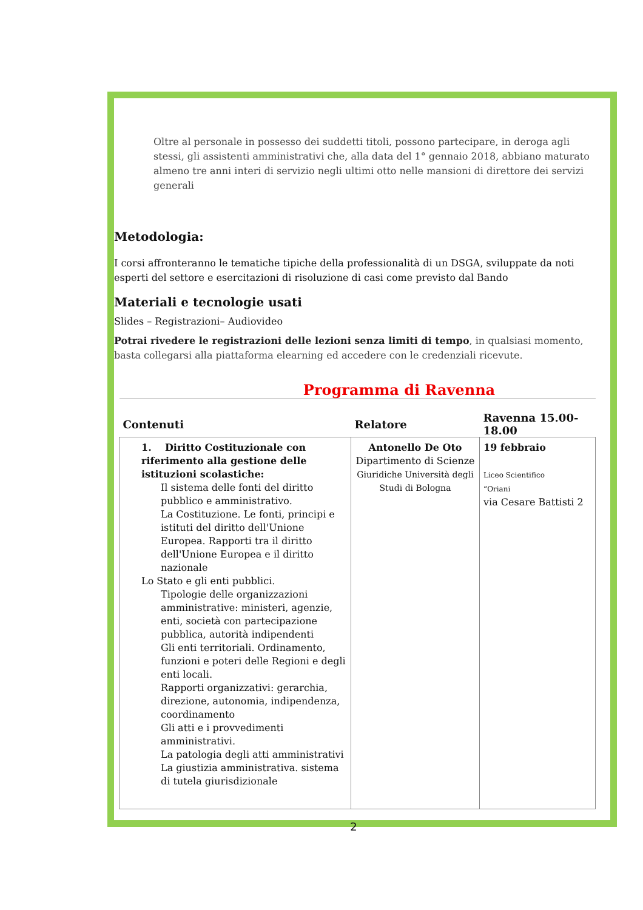Oltre al personale in possesso dei suddetti titoli, possono partecipare, in deroga agli stessi, gli assistenti amministrativi che, alla data del 1° gennaio 2018, abbiano maturato almeno tre anni interi di servizio negli ultimi otto nelle mansioni di direttore dei servizi generali
Metodologia:
I corsi affronteranno le tematiche tipiche della professionalità di un DSGA, sviluppate da noti esperti del settore e esercitazioni di risoluzione di casi come previsto dal Bando
Materiali e tecnologie usati
Slides – Registrazioni– Audiovideo
Potrai rivedere le registrazioni delle lezioni senza limiti di tempo, in qualsiasi momento, basta collegarsi alla piattaforma elearning ed accedere con le credenziali ricevute.
Programma di Ravenna
| Contenuti | Relatore | Ravenna 15.00-18.00 |
| --- | --- | --- |
| 1. Diritto Costituzionale con riferimento alla gestione delle istituzioni scolastiche: Il sistema delle fonti del diritto pubblico e amministrativo. La Costituzione. Le fonti, principi e istituti del diritto dell'Unione Europea. Rapporti tra il diritto dell'Unione Europea e il diritto nazionale Lo Stato e gli enti pubblici. Tipologie delle organizzazioni amministrative: ministeri, agenzie, enti, società con partecipazione pubblica, autorità indipendenti Gli enti territoriali. Ordinamento, funzioni e poteri delle Regioni e degli enti locali. Rapporti organizzativi: gerarchia, direzione, autonomia, indipendenza, coordinamento Gli atti e i provvedimenti amministrativi. La patologia degli atti amministrativi La giustizia amministrativa. sistema di tutela giurisdizionale | Antonello De Oto Dipartimento di Scienze Giuridiche Università degli Studi di Bologna | 19 febbraio Liceo Scientifico “Oriani via Cesare Battisti 2 |
2